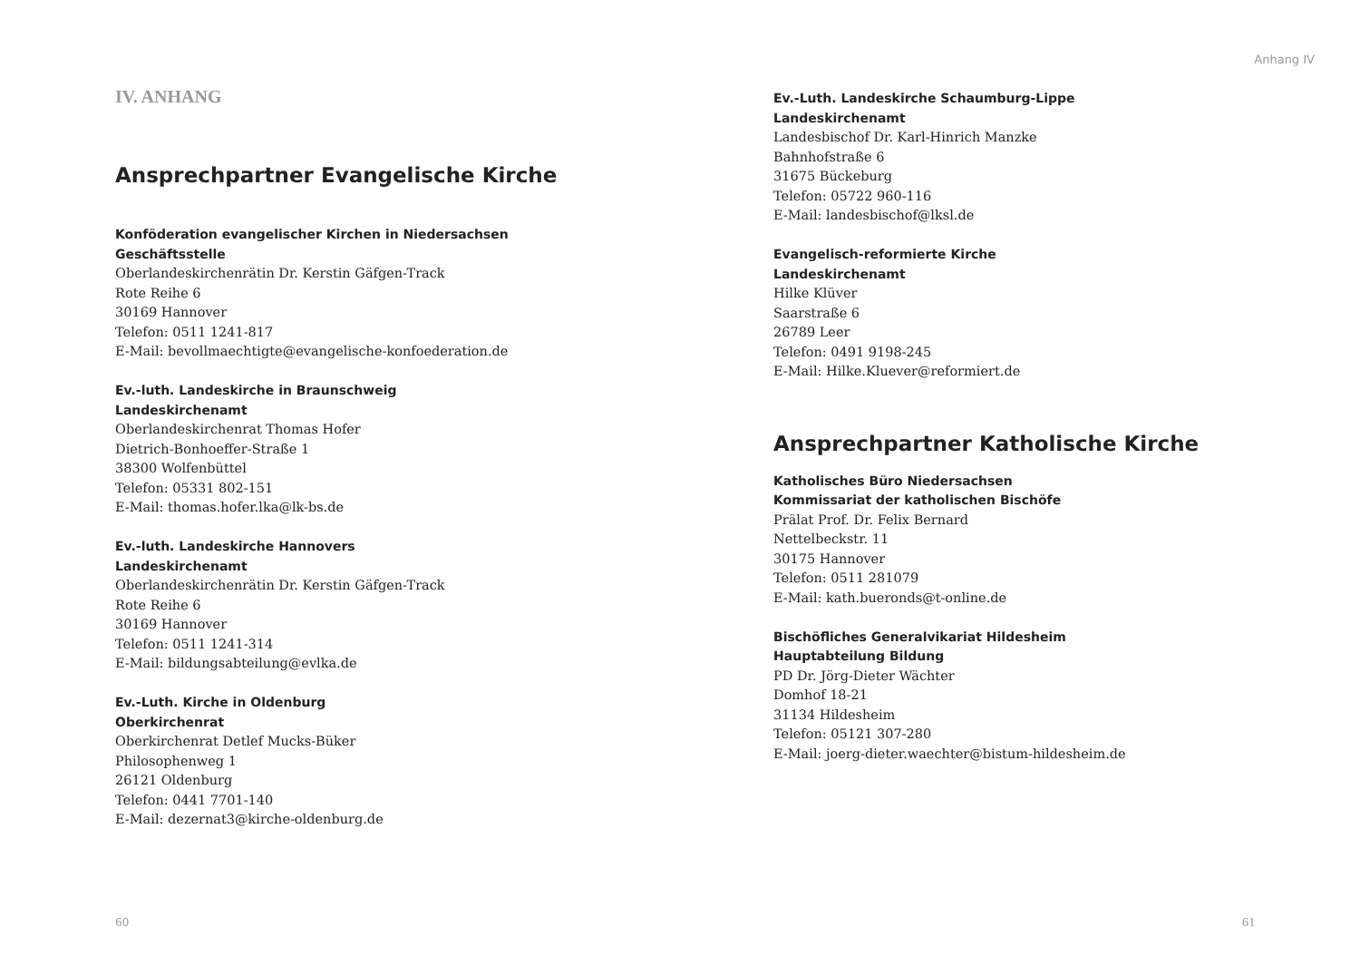IV. ANHANG
Ansprechpartner Evangelische Kirche
Konföderation evangelischer Kirchen in Niedersachsen
Geschäftsstelle
Oberlandeskirchenrätin Dr. Kerstin Gäfgen-Track
Rote Reihe 6
30169 Hannover
Telefon: 0511 1241-817
E-Mail: bevollmaechtigte@evangelische-konfoederation.de
Ev.-luth. Landeskirche in Braunschweig
Landeskirchenamt
Oberlandeskirchenrat Thomas Hofer
Dietrich-Bonhoeffer-Straße 1
38300 Wolfenbüttel
Telefon: 05331 802-151
E-Mail: thomas.hofer.lka@lk-bs.de
Ev.-luth. Landeskirche Hannovers
Landeskirchenamt
Oberlandeskirchenrätin Dr. Kerstin Gäfgen-Track
Rote Reihe 6
30169 Hannover
Telefon: 0511 1241-314
E-Mail: bildungsabteilung@evlka.de
Ev.-Luth. Kirche in Oldenburg
Oberkirchenrat
Oberkirchenrat Detlef Mucks-Büker
Philosophenweg 1
26121 Oldenburg
Telefon: 0441 7701-140
E-Mail: dezernat3@kirche-oldenburg.de
60
Anhang IV
Ev.-Luth. Landeskirche Schaumburg-Lippe
Landeskirchenamt
Landesbischof Dr. Karl-Hinrich Manzke
Bahnhofstraße 6
31675 Bückeburg
Telefon: 05722 960-116
E-Mail: landesbischof@lksl.de
Evangelisch-reformierte Kirche
Landeskirchenamt
Hilke Klüver
Saarstraße 6
26789 Leer
Telefon: 0491 9198-245
E-Mail: Hilke.Kluever@reformiert.de
Ansprechpartner Katholische Kirche
Katholisches Büro Niedersachsen
Kommissariat der katholischen Bischöfe
Prälat Prof. Dr. Felix Bernard
Nettelbeckstr. 11
30175 Hannover
Telefon: 0511 281079
E-Mail: kath.bueronds@t-online.de
Bischöfliches Generalvikariat Hildesheim
Hauptabteilung Bildung
PD Dr. Jörg-Dieter Wächter
Domhof 18-21
31134 Hildesheim
Telefon: 05121 307-280
E-Mail: joerg-dieter.waechter@bistum-hildesheim.de
61